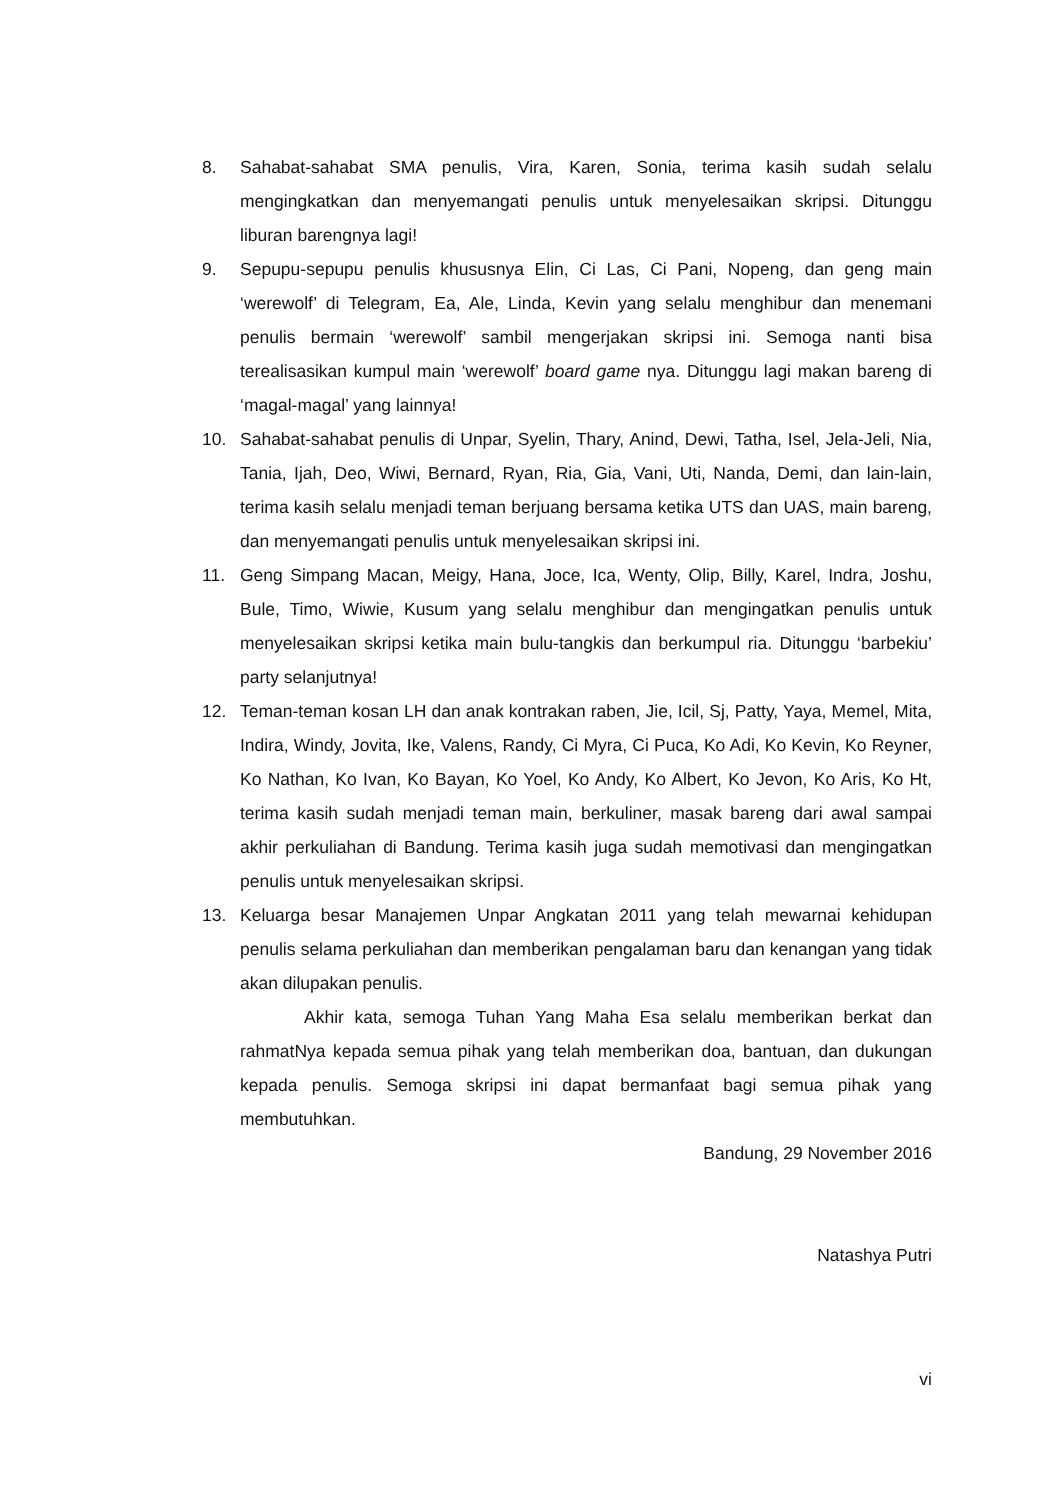8. Sahabat-sahabat SMA penulis, Vira, Karen, Sonia, terima kasih sudah selalu mengingkatkan dan menyemangati penulis untuk menyelesaikan skripsi. Ditunggu liburan barengnya lagi!
9. Sepupu-sepupu penulis khususnya Elin, Ci Las, Ci Pani, Nopeng, dan geng main ‘werewolf’ di Telegram, Ea, Ale, Linda, Kevin yang selalu menghibur dan menemani penulis bermain ‘werewolf’ sambil mengerjakan skripsi ini. Semoga nanti bisa terealisasikan kumpul main ‘werewolf’ board game nya. Ditunggu lagi makan bareng di ‘magal-magal’ yang lainnya!
10. Sahabat-sahabat penulis di Unpar, Syelin, Thary, Anind, Dewi, Tatha, Isel, Jela-Jeli, Nia, Tania, Ijah, Deo, Wiwi, Bernard, Ryan, Ria, Gia, Vani, Uti, Nanda, Demi, dan lain-lain, terima kasih selalu menjadi teman berjuang bersama ketika UTS dan UAS, main bareng, dan menyemangati penulis untuk menyelesaikan skripsi ini.
11. Geng Simpang Macan, Meigy, Hana, Joce, Ica, Wenty, Olip, Billy, Karel, Indra, Joshu, Bule, Timo, Wiwie, Kusum yang selalu menghibur dan mengingatkan penulis untuk menyelesaikan skripsi ketika main bulu-tangkis dan berkumpul ria. Ditunggu ‘barbekiu’ party selanjutnya!
12. Teman-teman kosan LH dan anak kontrakan raben, Jie, Icil, Sj, Patty, Yaya, Memel, Mita, Indira, Windy, Jovita, Ike, Valens, Randy, Ci Myra, Ci Puca, Ko Adi, Ko Kevin, Ko Reyner, Ko Nathan, Ko Ivan, Ko Bayan, Ko Yoel, Ko Andy, Ko Albert, Ko Jevon, Ko Aris, Ko Ht, terima kasih sudah menjadi teman main, berkuliner, masak bareng dari awal sampai akhir perkuliahan di Bandung. Terima kasih juga sudah memotivasi dan mengingatkan penulis untuk menyelesaikan skripsi.
13. Keluarga besar Manajemen Unpar Angkatan 2011 yang telah mewarnai kehidupan penulis selama perkuliahan dan memberikan pengalaman baru dan kenangan yang tidak akan dilupakan penulis.
Akhir kata, semoga Tuhan Yang Maha Esa selalu memberikan berkat dan rahmatNya kepada semua pihak yang telah memberikan doa, bantuan, dan dukungan kepada penulis. Semoga skripsi ini dapat bermanfaat bagi semua pihak yang membutuhkan.
Bandung, 29 November 2016
Natashya Putri
vi